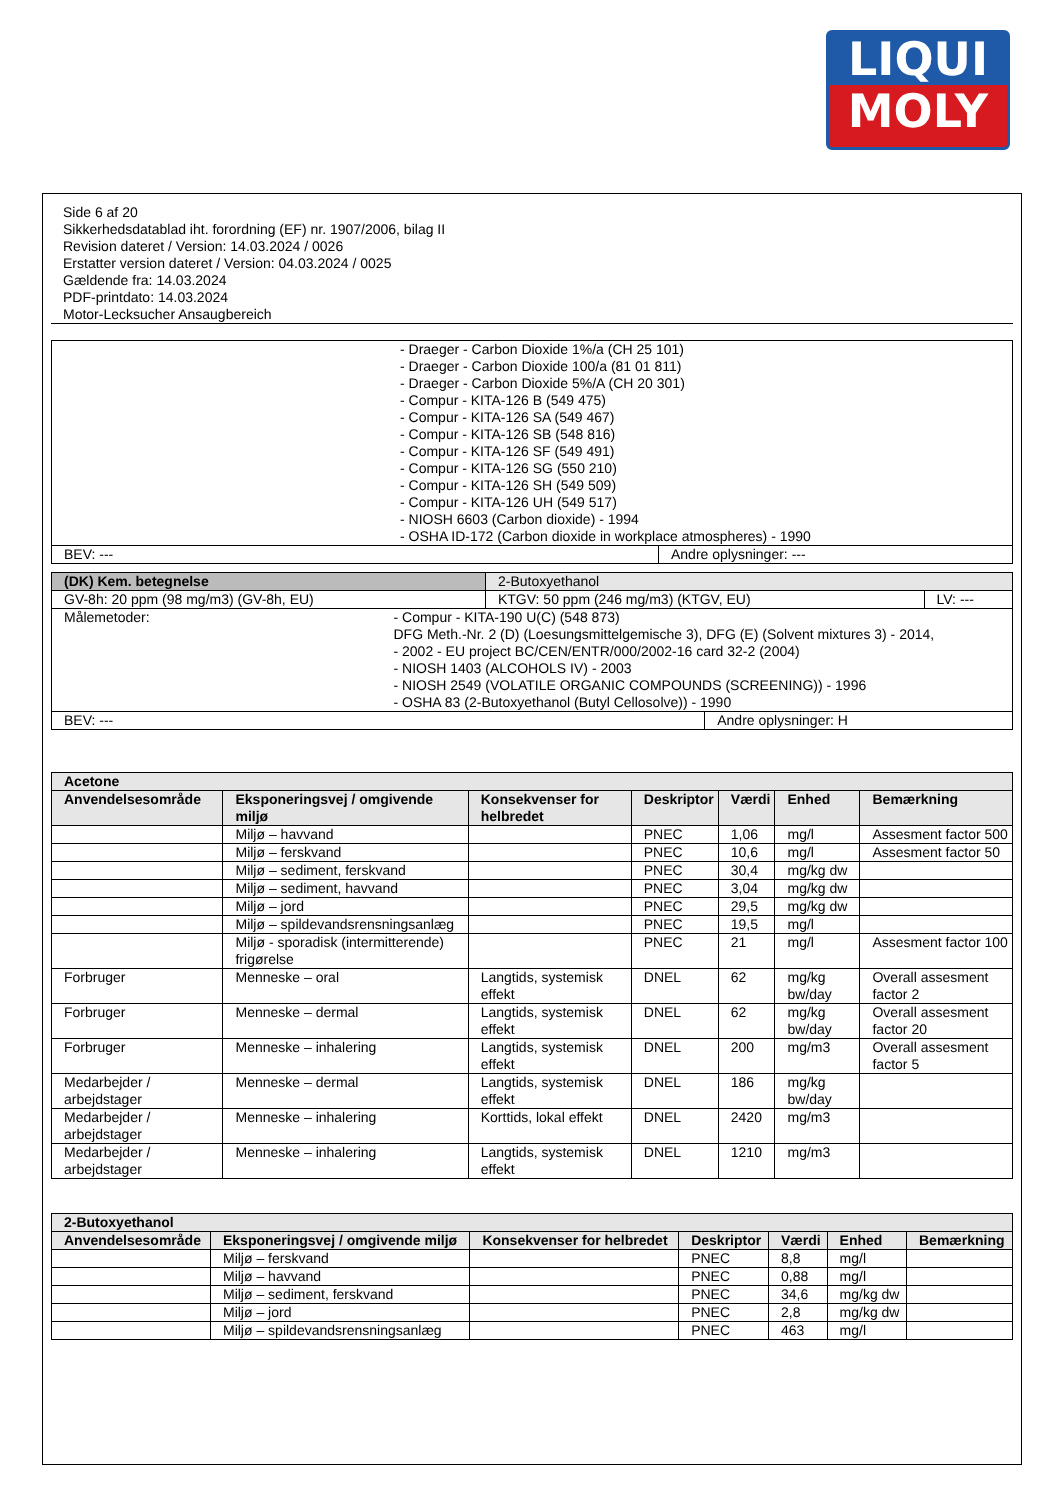LIQUI
MOLY
Side 6 af 20
Sikkerhedsdatablad iht. forordning (EF) nr. 1907/2006, bilag II
Revision dateret / Version: 14.03.2024 / 0026
Erstatter version dateret / Version: 04.03.2024 / 0025
Gældende fra: 14.03.2024
PDF-printdato: 14.03.2024
Motor-Lecksucher Ansaugbereich
| - Draeger - Carbon Dioxide 1%/a (CH 25 101) - Draeger - Carbon Dioxide 100/a (81 01 811) - Draeger - Carbon Dioxide 5%/A (CH 20 301) - Compur - KITA-126 B (549 475) - Compur - KITA-126 SA (549 467) - Compur - KITA-126 SB (548 816) - Compur - KITA-126 SF (549 491) - Compur - KITA-126 SG (550 210) - Compur - KITA-126 SH (549 509) - Compur - KITA-126 UH (549 517) - NIOSH 6603 (Carbon dioxide) - 1994 - OSHA ID-172 (Carbon dioxide in workplace atmospheres) - 1990 | |
| BEV: --- | Andre oplysninger: --- |
| (DK) Kem. betegnelse | 2-Butoxyethanol | | |
| GV-8h: 20 ppm (98 mg/m3) (GV-8h, EU) | KTGV: 50 ppm (246 mg/m3) (KTGV, EU) | | LV: --- |
| Målemetoder: - Compur - KITA-190 U(C) (548 873) DFG Meth.-Nr. 2 (D) (Loesungsmittelgemische 3), DFG (E) (Solvent mixtures 3) - 2014, - 2002 - EU project BC/CEN/ENTR/000/2002-16 card 32-2 (2004) - NIOSH 1403 (ALCOHOLS IV) - 2003 - NIOSH 2549 (VOLATILE ORGANIC COMPOUNDS (SCREENING)) - 1996 - OSHA 83 (2-Butoxyethanol (Butyl Cellosolve)) - 1990 | | | |
| BEV: --- | | Andre oplysninger: H | |
| Acetone | | | | | | |
| --- | --- | --- | --- | --- | --- | --- |
| Anvendelsesområde | Eksponeringsvej / omgivende miljø | Konsekvenser for helbredet | Deskriptor | Værdi | Enhed | Bemærkning |
| | Miljø – havvand | | PNEC | 1,06 | mg/l | Assesment factor 500 |
| | Miljø – ferskvand | | PNEC | 10,6 | mg/l | Assesment factor 50 |
| | Miljø – sediment, ferskvand | | PNEC | 30,4 | mg/kg dw | |
| | Miljø – sediment, havvand | | PNEC | 3,04 | mg/kg dw | |
| | Miljø – jord | | PNEC | 29,5 | mg/kg dw | |
| | Miljø – spildevandsrensningsanlæg | | PNEC | 19,5 | mg/l | |
| | Miljø - sporadisk (intermitterende) frigørelse | | PNEC | 21 | mg/l | Assesment factor 100 |
| Forbruger | Menneske – oral | Langtids, systemisk effekt | DNEL | 62 | mg/kg bw/day | Overall assesment factor 2 |
| Forbruger | Menneske – dermal | Langtids, systemisk effekt | DNEL | 62 | mg/kg bw/day | Overall assesment factor 20 |
| Forbruger | Menneske – inhalering | Langtids, systemisk effekt | DNEL | 200 | mg/m3 | Overall assesment factor 5 |
| Medarbejder / arbejdstager | Menneske – dermal | Langtids, systemisk effekt | DNEL | 186 | mg/kg bw/day | |
| Medarbejder / arbejdstager | Menneske – inhalering | Korttids, lokal effekt | DNEL | 2420 | mg/m3 | |
| Medarbejder / arbejdstager | Menneske – inhalering | Langtids, systemisk effekt | DNEL | 1210 | mg/m3 | |
| 2-Butoxyethanol | | | | | | |
| --- | --- | --- | --- | --- | --- | --- |
| Anvendelsesområde | Eksponeringsvej / omgivende miljø | Konsekvenser for helbredet | Deskriptor | Værdi | Enhed | Bemærkning |
| | Miljø – ferskvand | | PNEC | 8,8 | mg/l | |
| | Miljø – havvand | | PNEC | 0,88 | mg/l | |
| | Miljø – sediment, ferskvand | | PNEC | 34,6 | mg/kg dw | |
| | Miljø – jord | | PNEC | 2,8 | mg/kg dw | |
| | Miljø – spildevandsrensningsanlæg | | PNEC | 463 | mg/l | |